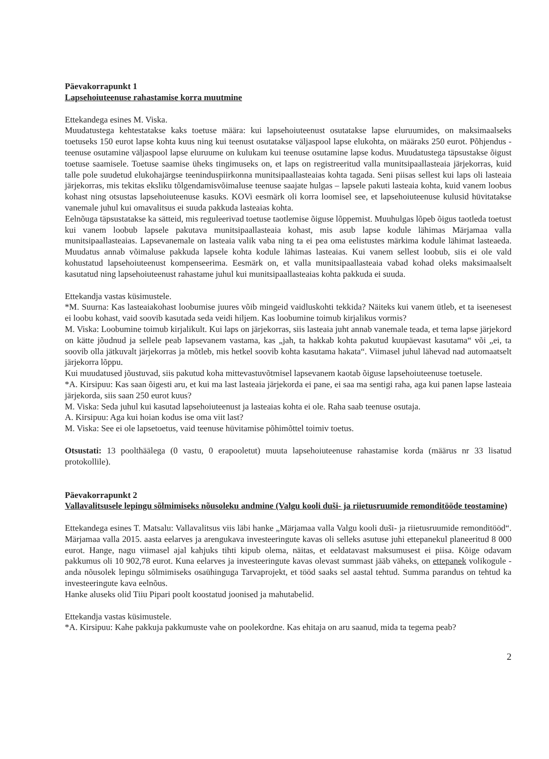Päevakorrapunkt 1
Lapsehoiuteenuse rahastamise korra muutmine
Ettekandega esines M. Viska.
Muudatustega kehtestatakse kaks toetuse määra: kui lapsehoiuteenust osutatakse lapse eluruumides, on maksimaalseks toetuseks 150 eurot lapse kohta kuus ning kui teenust osutatakse väljaspool lapse elukohta, on määraks 250 eurot. Põhjendus - teenuse osutamine väljaspool lapse eluruume on kulukam kui teenuse osutamine lapse kodus. Muudatustega täpsustakse õigust toetuse saamisele. Toetuse saamise üheks tingimuseks on, et laps on registreeritud valla munitsipaallasteaia järjekorras, kuid talle pole suudetud elukohajärgse teeninduspiirkonna munitsipaallasteaias kohta tagada. Seni piisas sellest kui laps oli lasteaia järjekorras, mis tekitas eksliku tõlgendamisvõimaluse teenuse saajate hulgas – lapsele pakuti lasteaia kohta, kuid vanem loobus kohast ning otsustas lapsehoiuteenuse kasuks. KOVi eesmärk oli korra loomisel see, et lapsehoiuteenuse kulusid hüvitatakse vanemale juhul kui omavalitsus ei suuda pakkuda lasteaias kohta.
Eelnõuga täpsustatakse ka sätteid, mis reguleerivad toetuse taotlemise õiguse lõppemist. Muuhulgas lõpeb õigus taotleda toetust kui vanem loobub lapsele pakutava munitsipaallasteaia kohast, mis asub lapse kodule lähimas Märjamaa valla munitsipaallasteaias. Lapsevanemale on lasteaia valik vaba ning ta ei pea oma eelistustes märkima kodule lähimat lasteaeda. Muudatus annab võimaluse pakkuda lapsele kohta kodule lähimas lasteaias. Kui vanem sellest loobub, siis ei ole vald kohustatud lapsehoiuteenust kompenseerima. Eesmärk on, et valla munitsipaallasteaia vabad kohad oleks maksimaalselt kasutatud ning lapsehoiuteenust rahastame juhul kui munitsipaallasteaias kohta pakkuda ei suuda.
Ettekandja vastas küsimustele.
*M. Suurna: Kas lasteaiakohast loobumise juures võib mingeid vaidluskohti tekkida? Näiteks kui vanem ütleb, et ta iseenesest ei loobu kohast, vaid soovib kasutada seda veidi hiljem. Kas loobumine toimub kirjalikus vormis?
M. Viska: Loobumine toimub kirjalikult. Kui laps on järjekorras, siis lasteaia juht annab vanemale teada, et tema lapse järjekord on kätte jõudnud ja sellele peab lapsevanem vastama, kas „jah, ta hakkab kohta pakutud kuupäevast kasutama“ või „ei, ta soovib olla jätkuvalt järjekorras ja mõtleb, mis hetkel soovib kohta kasutama hakata“. Viimasel juhul lähevad nad automaatselt järjekorra lõppu.
Kui muudatused jõustuvad, siis pakutud koha mittevastuvõtmisel lapsevanem kaotab õiguse lapsehoiuteenuse toetusele.
*A. Kirsipuu: Kas saan õigesti aru, et kui ma last lasteaia järjekorda ei pane, ei saa ma sentigi raha, aga kui panen lapse lasteaia järjekorda, siis saan 250 eurot kuus?
M. Viska: Seda juhul kui kasutad lapsehoiuteenust ja lasteaias kohta ei ole. Raha saab teenuse osutaja.
A. Kirsipuu: Aga kui hoian kodus ise oma viit last?
M. Viska: See ei ole lapsetoetus, vaid teenuse hüvitamise põhimõttel toimiv toetus.
Otsustati: 13 poolthäälega (0 vastu, 0 erapooletut) muuta lapsehoiuteenuse rahastamise korda (määrus nr 33 lisatud protokollile).
Päevakorrapunkt 2
Vallavalitsusele lepingu sõlmimiseks nõusoleku andmine (Valgu kooli duši- ja riietusruumide remonditööde teostamine)
Ettekandega esines T. Matsalu: Vallavalitsus viis läbi hanke „Märjamaa valla Valgu kooli duši- ja riietusruumide remonditööd“. Märjamaa valla 2015. aasta eelarves ja arengukava investeeringute kavas oli selleks asutuse juhi ettepanekul planeeritud 8 000 eurot. Hange, nagu viimasel ajal kahjuks tihti kipub olema, näitas, et eeldatavast maksumusest ei piisa. Kõige odavam pakkumus oli 10 902,78 eurot. Kuna eelarves ja investeeringute kavas olevast summast jääb väheks, on ettepanek volikogule - anda nõusolek lepingu sõlmimiseks osaühinguga Tarvaprojekt, et tööd saaks sel aastal tehtud. Summa parandus on tehtud ka investeeringute kava eelnõus.
Hanke aluseks olid Tiiu Pipari poolt koostatud joonised ja mahutabelid.
Ettekandja vastas küsimustele.
*A. Kirsipuu: Kahe pakkuja pakkumuste vahe on poolekordne. Kas ehitaja on aru saanud, mida ta tegema peab?
2